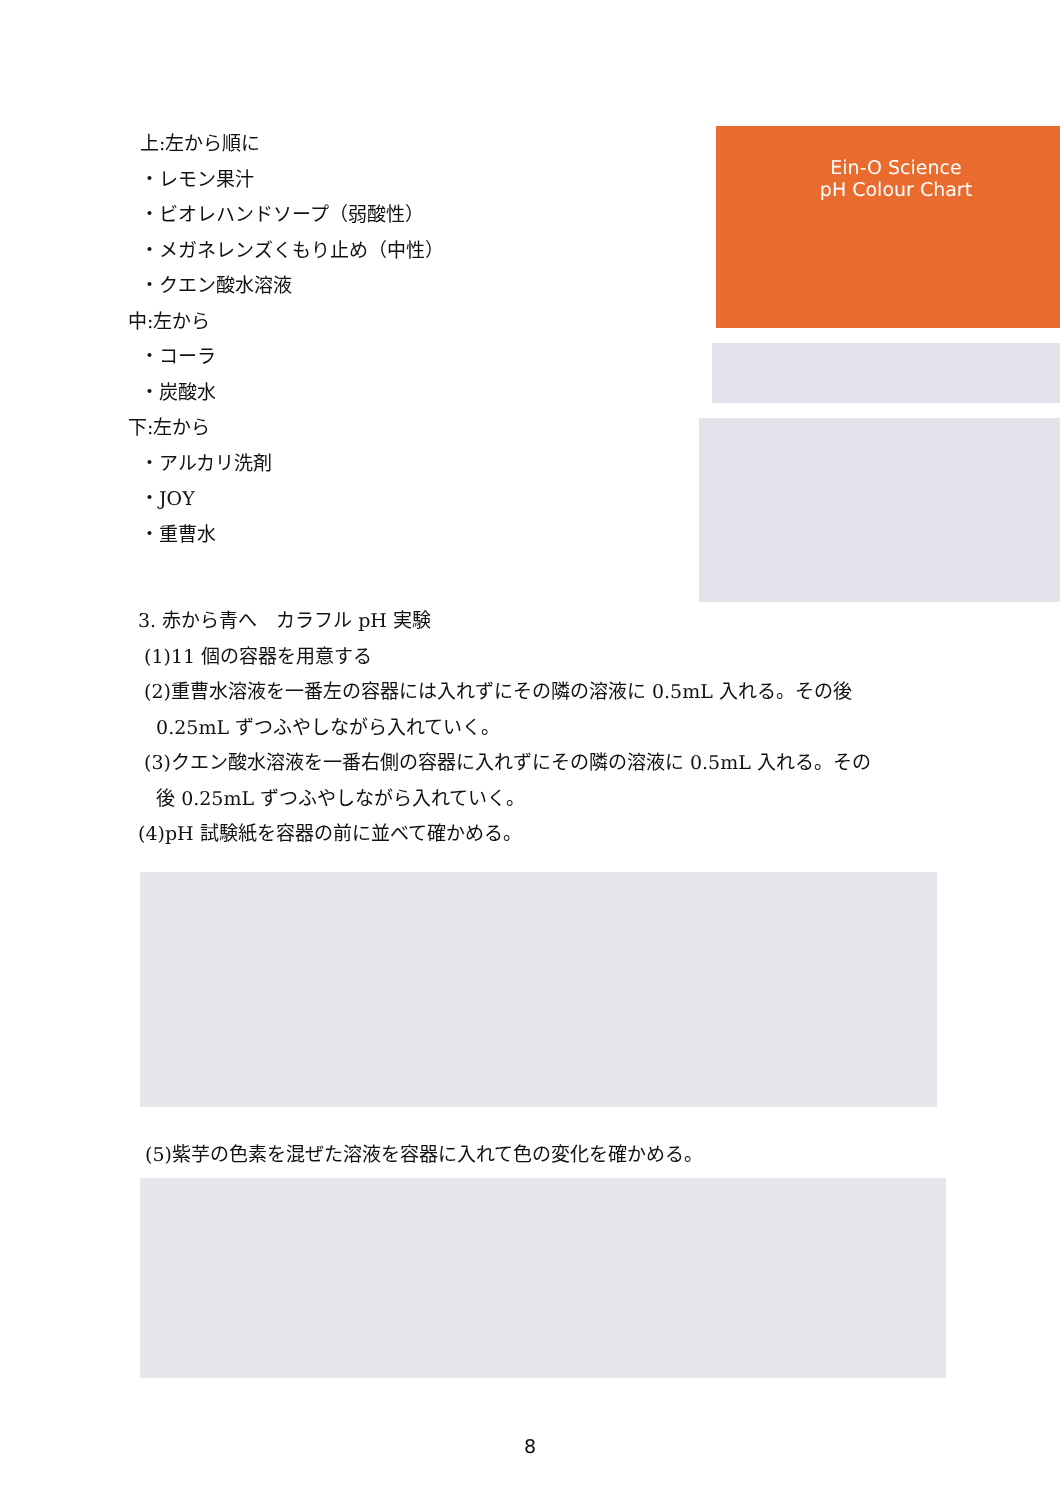上:左から順に
・レモン果汁
・ビオレハンドソープ（弱酸性）
・メガネレンズくもり止め（中性）
・クエン酸水溶液
中:左から
・コーラ
・炭酸水
下:左から
・アルカリ洗剤
・JOY
・重曹水
Ein-O Science
pH Colour Chart
3. 赤から青へ　カラフル pH 実験
(1)11 個の容器を用意する
(2)重曹水溶液を一番左の容器には入れずにその隣の溶液に 0.5mL 入れる。その後
0.25mL ずつふやしながら入れていく。
(3)クエン酸水溶液を一番右側の容器に入れずにその隣の溶液に 0.5mL 入れる。その
後 0.25mL ずつふやしながら入れていく。
(4)pH 試験紙を容器の前に並べて確かめる。
(5)紫芋の色素を混ぜた溶液を容器に入れて色の変化を確かめる。
8